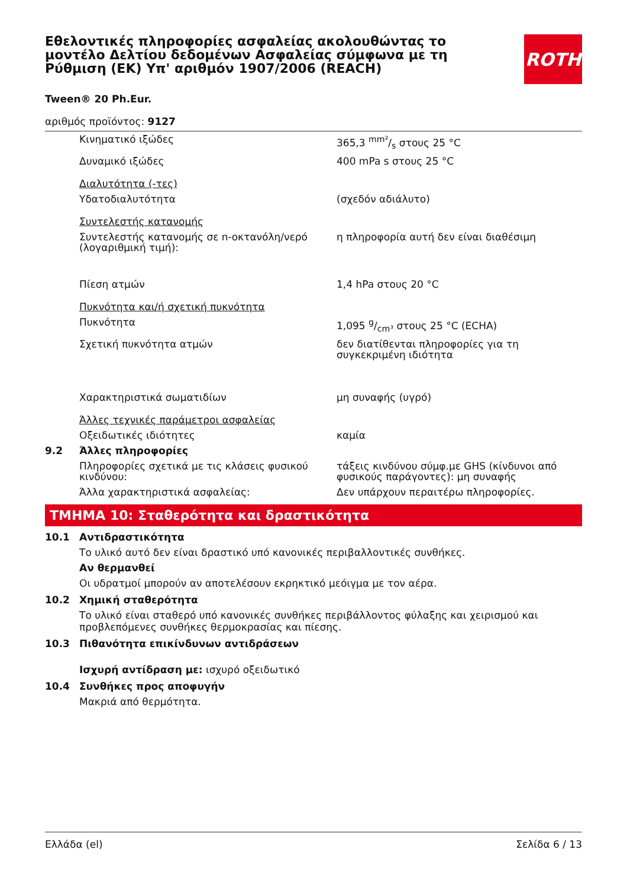Εθελοντικές πληροφορίες ασφαλείας ακολουθώντας το μοντέλο Δελτίου δεδομένων Ασφαλείας σύμφωνα με τη Ρύθμιση (ΕΚ) Υπ' αριθμόν 1907/2006 (REACH)
ROTH
Tween® 20 Ph.Eur.
αριθμός προϊόντος: 9127
| | Κινηματικό ιξώδες | 365,3 mm²/s στους 25 °C |
| | Δυναμικό ιξώδες | 400 mPa s στους 25 °C |
| | Διαλυτότητα (-τες) | |
| | Υδατοδιαλυτότητα | (σχεδόν αδιάλυτο) |
| | Συντελεστής κατανομής | |
| | Συντελεστής κατανομής σε n-οκτανόλη/νερό (λογαριθμική τιμή): | η πληροφορία αυτή δεν είναι διαθέσιμη |
| | Πίεση ατμών | 1,4 hPa στους 20 °C |
| | Πυκνότητα και/ή σχετική πυκνότητα | |
| | Πυκνότητα | 1,095 g/cm³ στους 25 °C (ECHA) |
| | Σχετική πυκνότητα ατμών | δεν διατίθενται πληροφορίες για τη συγκεκριμένη ιδιότητα |
| | Χαρακτηριστικά σωματιδίων | μη συναφής (υγρό) |
| | Άλλες τεχνικές παράμετροι ασφαλείας | |
| | Οξειδωτικές ιδιότητες | καμία |
| 9.2 | Άλλες πληροφορίες | |
| | Πληροφορίες σχετικά με τις κλάσεις φυσικού κινδύνου: | τάξεις κινδύνου σύμφ.με GHS (κίνδυνοι από φυσικούς παράγοντες): μη συναφής |
| | Άλλα χαρακτηριστικά ασφαλείας: | Δεν υπάρχουν περαιτέρω πληροφορίες. |
ΤΜΗΜΑ 10: Σταθερότητα και δραστικότητα
10.1 Αντιδραστικότητα
Το υλικό αυτό δεν είναι δραστικό υπό κανονικές περιβαλλοντικές συνθήκες.
Αν θερμανθεί
Οι υδρατμοί μπορούν αν αποτελέσουν εκρηκτικό μεόιγμα με τον αέρα.
10.2 Χημική σταθερότητα
Το υλικό είναι σταθερό υπό κανονικές συνθήκες περιβάλλοντος φύλαξης και χειρισμού και προβλεπόμενες συνθήκες θερμοκρασίας και πίεσης.
10.3 Πιθανότητα επικίνδυνων αντιδράσεων
Ισχυρή αντίδραση με: ισχυρό οξειδωτικό
10.4 Συνθήκες προς αποφυγήν
Μακριά από θερμότητα.
Ελλάδα (el) Σελίδα 6 / 13